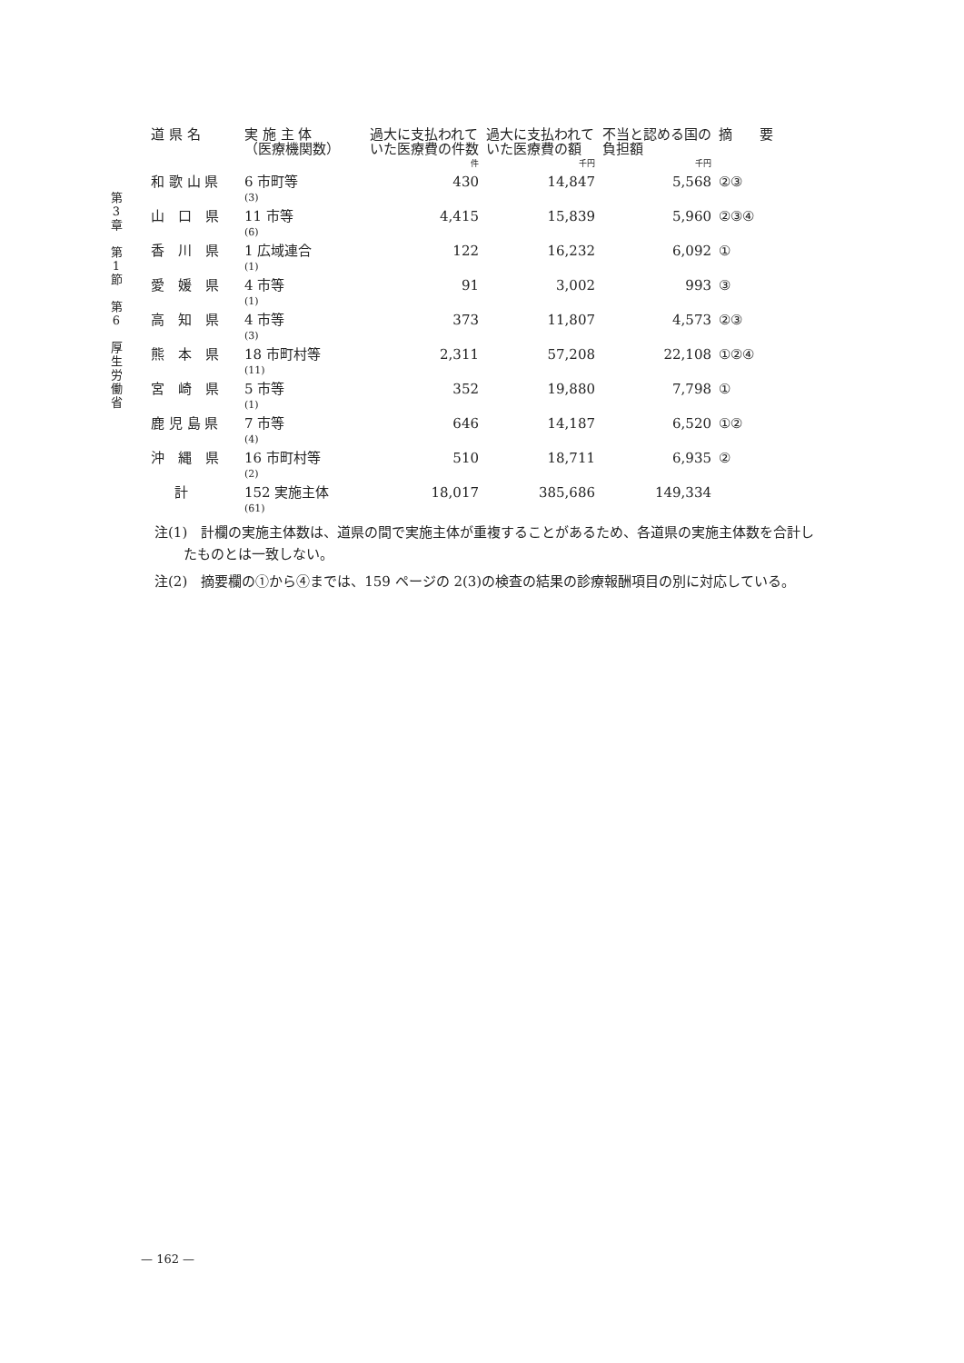第
3
章
第
1
節
第
6
厚
生
労
働
省
| 道 県 名 | 実 施 主 体 （医療機関数） | 過大に支払われていた医療費の件数 | 過大に支払われていた医療費の額 | 不当と認める国の負担額 | 摘 要 |
| --- | --- | --- | --- | --- | --- |
| | | 件 | 千円 | 千円 | |
| 和 歌 山 県 | 6 市町等 (3) | 430 | 14,847 | 5,568 | ②③ |
| 山 口 県 | 11 市等 (6) | 4,415 | 15,839 | 5,960 | ②③④ |
| 香 川 県 | 1 広域連合 (1) | 122 | 16,232 | 6,092 | ① |
| 愛 媛 県 | 4 市等 (1) | 91 | 3,002 | 993 | ③ |
| 高 知 県 | 4 市等 (3) | 373 | 11,807 | 4,573 | ②③ |
| 熊 本 県 | 18 市町村等 (11) | 2,311 | 57,208 | 22,108 | ①②④ |
| 宮 崎 県 | 5 市等 (1) | 352 | 19,880 | 7,798 | ① |
| 鹿 児 島 県 | 7 市等 (4) | 646 | 14,187 | 6,520 | ①② |
| 沖 縄 県 | 16 市町村等 (2) | 510 | 18,711 | 6,935 | ② |
| 計 | 152 実施主体 (61) | 18,017 | 385,686 | 149,334 | |
注(1)　計欄の実施主体数は、道県の間で実施主体が重複することがあるため、各道県の実施主体数を合計したものとは一致しない。
注(2)　摘要欄の①から④までは、159 ページの 2(3)の検査の結果の診療報酬項目の別に対応している。
— 162 —